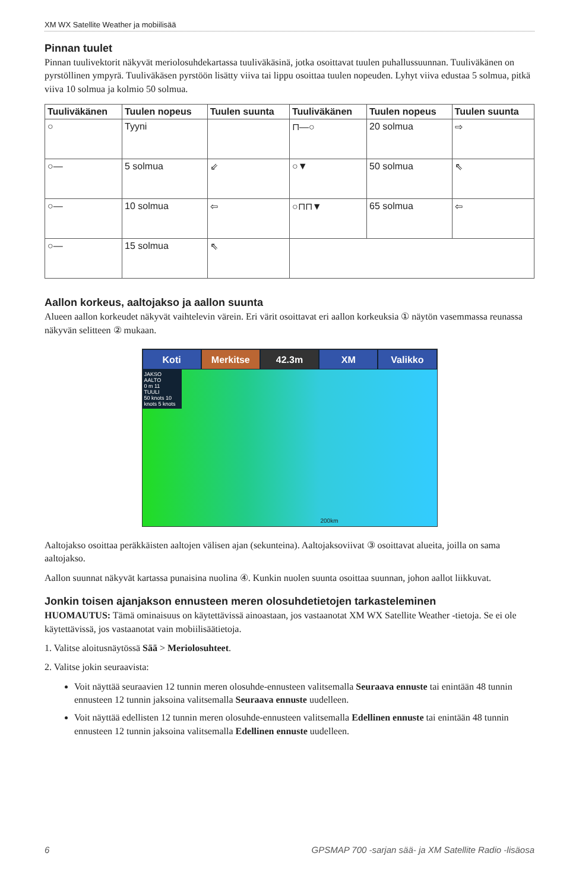XM WX Satellite Weather ja mobiilisää
Pinnan tuulet
Pinnan tuulivektorit näkyvät meriolosuhdekartassa tuuliväkäsinä, jotka osoittavat tuulen puhallussuunnan. Tuuliväkänen on pyrstöllinen ympyrä. Tuuliväkäsen pyrstöön lisätty viiva tai lippu osoittaa tuulen nopeuden. Lyhyt viiva edustaa 5 solmua, pitkä viiva 10 solmua ja kolmio 50 solmua.
| Tuuliväkänen | Tuulen nopeus | Tuulen suunta | Tuuliväkänen | Tuulen nopeus | Tuulen suunta |
| --- | --- | --- | --- | --- | --- |
| ○ | Tyyni | | ⊓—○ | 20 solmua | ⇨ |
| ○— | 5 solmua | ⇙ | ○▼ | 50 solmua | ⇖ |
| ○— | 10 solmua | ⇦ | ○⊓⊓▼ | 65 solmua | ⇦ |
| ○— | 15 solmua | ⇖ | | | |
Aallon korkeus, aaltojakso ja aallon suunta
Alueen aallon korkeudet näkyvät vaihtelevin värein. Eri värit osoittavat eri aallon korkeuksia ① näytön vasemmassa reunassa näkyvän selitteen ② mukaan.
Koti Merkitse 42.3m XM Valikko
JAKSO
AALTO
0 m 11
TUULI
50 knots 10 knots 5 knots
200km
Aaltojakso osoittaa peräkkäisten aaltojen välisen ajan (sekunteina). Aaltojaksoviivat ③ osoittavat alueita, joilla on sama aaltojakso.
Aallon suunnat näkyvät kartassa punaisina nuolina ④. Kunkin nuolen suunta osoittaa suunnan, johon aallot liikkuvat.
Jonkin toisen ajanjakson ennusteen meren olosuhdetietojen tarkasteleminen
HUOMAUTUS: Tämä ominaisuus on käytettävissä ainoastaan, jos vastaanotat XM WX Satellite Weather -tietoja. Se ei ole käytettävissä, jos vastaanotat vain mobiilisäätietoja.
1. Valitse aloitusnäytössä Sää > Meriolosuhteet.
2. Valitse jokin seuraavista:
Voit näyttää seuraavien 12 tunnin meren olosuhde-ennusteen valitsemalla Seuraava ennuste tai enintään 48 tunnin ennusteen 12 tunnin jaksoina valitsemalla Seuraava ennuste uudelleen.
Voit näyttää edellisten 12 tunnin meren olosuhde-ennusteen valitsemalla Edellinen ennuste tai enintään 48 tunnin ennusteen 12 tunnin jaksoina valitsemalla Edellinen ennuste uudelleen.
6 GPSMAP 700 -sarjan sää- ja XM Satellite Radio -lisäosa